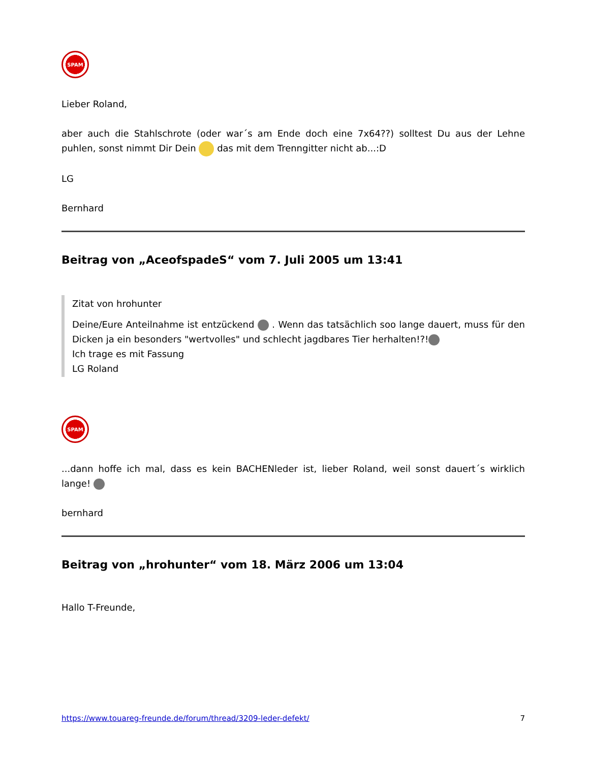SPAM
Lieber Roland,
aber auch die Stahlschrote (oder war´s am Ende doch eine 7x64??) solltest Du aus der Lehne puhlen, sonst nimmt Dir Dein das mit dem Trenngitter nicht ab...:D
LG
Bernhard
Beitrag von „AceofspadeS“ vom 7. Juli 2005 um 13:41
Zitat von hrohunter
Deine/Eure Anteilnahme ist entzückend . Wenn das tatsächlich soo lange dauert, muss für den Dicken ja ein besonders "wertvolles" und schlecht jagdbares Tier herhalten!?!
Ich trage es mit Fassung
LG Roland
SPAM
...dann hoffe ich mal, dass es kein BACHENleder ist, lieber Roland, weil sonst dauert´s wirklich lange!
bernhard
Beitrag von „hrohunter“ vom 18. März 2006 um 13:04
Hallo T-Freunde,
https://www.touareg-freunde.de/forum/thread/3209-leder-defekt/ 7